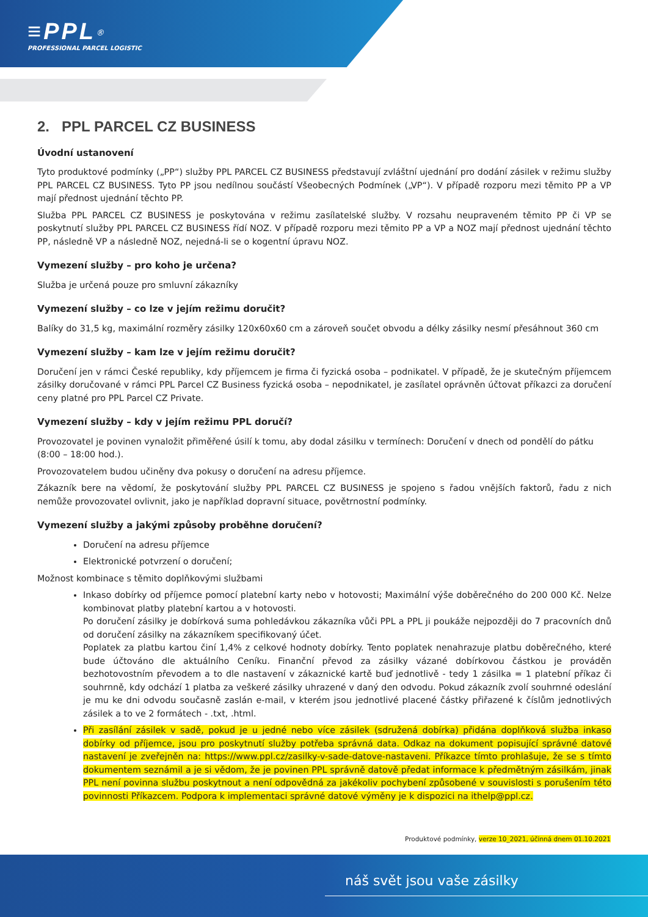≡PPL<sup>®</sup>
PROFESSIONAL PARCEL LOGISTIC
2. PPL PARCEL CZ BUSINESS
Úvodní ustanovení
Tyto produktové podmínky („PP“) služby PPL PARCEL CZ BUSINESS představují zvláštní ujednání pro dodání zásilek v režimu služby PPL PARCEL CZ BUSINESS. Tyto PP jsou nedílnou součástí Všeobecných Podmínek („VP“). V případě rozporu mezi těmito PP a VP mají přednost ujednání těchto PP.
Služba PPL PARCEL CZ BUSINESS je poskytována v režimu zasílatelské služby. V rozsahu neupraveném těmito PP či VP se poskytnutí služby PPL PARCEL CZ BUSINESS řídí NOZ. V případě rozporu mezi těmito PP a VP a NOZ mají přednost ujednání těchto PP, následně VP a následně NOZ, nejedná-li se o kogentní úpravu NOZ.
Vymezení služby – pro koho je určena?
Služba je určená pouze pro smluvní zákazníky
Vymezení služby – co lze v jejím režimu doručit?
Balíky do 31,5 kg, maximální rozměry zásilky 120x60x60 cm a zároveň součet obvodu a délky zásilky nesmí přesáhnout 360 cm
Vymezení služby – kam lze v jejím režimu doručit?
Doručení jen v rámci České republiky, kdy příjemcem je firma či fyzická osoba – podnikatel. V případě, že je skutečným příjemcem zásilky doručované v rámci PPL Parcel CZ Business fyzická osoba – nepodnikatel, je zasílatel oprávněn účtovat příkazci za doručení ceny platné pro PPL Parcel CZ Private.
Vymezení služby – kdy v jejím režimu PPL doručí?
Provozovatel je povinen vynaložit přiměřené úsilí k tomu, aby dodal zásilku v termínech: Doručení v dnech od pondělí do pátku
(8:00 – 18:00 hod.).
Provozovatelem budou učiněny dva pokusy o doručení na adresu příjemce.
Zákazník bere na vědomí, že poskytování služby PPL PARCEL CZ BUSINESS je spojeno s řadou vnějších faktorů, řadu z nich nemůže provozovatel ovlivnit, jako je například dopravní situace, povětrnostní podmínky.
Vymezení služby a jakými způsoby proběhne doručení?
Doručení na adresu příjemce
Elektronické potvrzení o doručení;
Možnost kombinace s těmito doplňkovými službami
Inkaso dobírky od příjemce pomocí platební karty nebo v hotovosti; Maximální výše doběrečného do 200 000 Kč. Nelze kombinovat platby platební kartou a v hotovosti.
Po doručení zásilky je dobírková suma pohledávkou zákazníka vůči PPL a PPL ji poukáže nejpozději do 7 pracovních dnů od doručení zásilky na zákazníkem specifikovaný účet.
Poplatek za platbu kartou činí 1,4% z celkové hodnoty dobírky. Tento poplatek nenahrazuje platbu doběrečného, které bude účtováno dle aktuálního Ceníku. Finanční převod za zásilky vázané dobírkovou částkou je prováděn bezhotovostním převodem a to dle nastavení v zákaznické kartě buď jednotlivě - tedy 1 zásilka = 1 platební příkaz či souhrnně, kdy odchází 1 platba za veškeré zásilky uhrazené v daný den odvodu. Pokud zákazník zvolí souhrnné odeslání je mu ke dni odvodu současně zaslán e-mail, v kterém jsou jednotlivé placené částky přiřazené k číslům jednotlivých zásilek a to ve 2 formátech - .txt, .html.
Při zasílání zásilek v sadě, pokud je u jedné nebo více zásilek (sdružená dobírka) přidána doplňková služba inkaso dobírky od příjemce, jsou pro poskytnutí služby potřeba správná data. Odkaz na dokument popisující správné datové nastavení je zveřejněn na: https://www.ppl.cz/zasilky-v-sade-datove-nastaveni. Příkazce tímto prohlašuje, že se s tímto dokumentem seznámil a je si vědom, že je povinen PPL správně datově předat informace k předmětným zásilkám, jinak PPL není povinna službu poskytnout a není odpovědná za jakékoliv pochybení způsobené v souvislosti s porušením této povinnosti Příkazcem. Podpora k implementaci správné datové výměny je k dispozici na ithelp@ppl.cz.
Produktové podmínky, verze 10_2021, účinná dnem 01.10.2021
náš svět jsou vaše zásilky